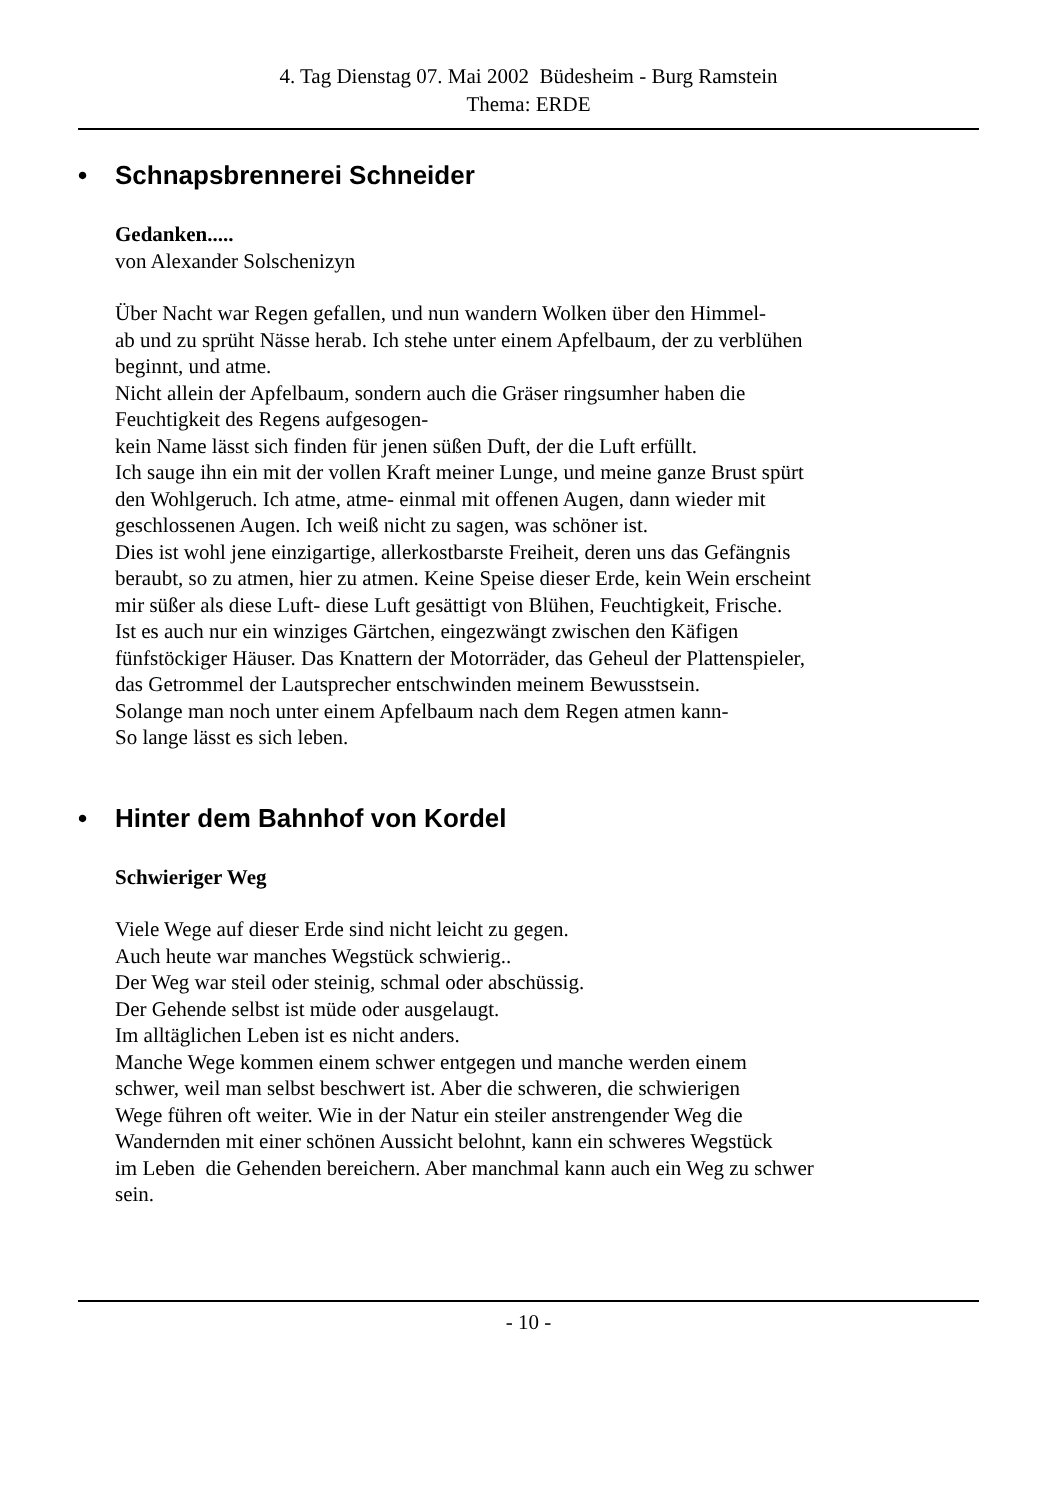4. Tag Dienstag 07. Mai 2002 Büdesheim - Burg Ramstein
Thema: ERDE
• Schnapsbrennerei Schneider
Gedanken.....
von Alexander Solschenizyn
Über Nacht war Regen gefallen, und nun wandern Wolken über den Himmel-
ab und zu sprüht Nässe herab. Ich stehe unter einem Apfelbaum, der zu verblühen
beginnt, und atme.
Nicht allein der Apfelbaum, sondern auch die Gräser ringsumher haben die
Feuchtigkeit des Regens aufgesogen-
kein Name lässt sich finden für jenen süßen Duft, der die Luft erfüllt.
Ich sauge ihn ein mit der vollen Kraft meiner Lunge, und meine ganze Brust spürt
den Wohlgeruch. Ich atme, atme- einmal mit offenen Augen, dann wieder mit
geschlossenen Augen. Ich weiß nicht zu sagen, was schöner ist.
Dies ist wohl jene einzigartige, allerkostbarste Freiheit, deren uns das Gefängnis
beraubt, so zu atmen, hier zu atmen. Keine Speise dieser Erde, kein Wein erscheint
mir süßer als diese Luft- diese Luft gesättigt von Blühen, Feuchtigkeit, Frische.
Ist es auch nur ein winziges Gärtchen, eingezwängt zwischen den Käfigen
fünfstöckiger Häuser. Das Knattern der Motorräder, das Geheul der Plattenspieler,
das Getrommel der Lautsprecher entschwinden meinem Bewusstsein.
Solange man noch unter einem Apfelbaum nach dem Regen atmen kann-
So lange lässt es sich leben.
• Hinter dem Bahnhof von Kordel
Schwieriger Weg
Viele Wege auf dieser Erde sind nicht leicht zu gegen.
Auch heute war manches Wegstück schwierig..
Der Weg war steil oder steinig, schmal oder abschüssig.
Der Gehende selbst ist müde oder ausgelaugt.
Im alltäglichen Leben ist es nicht anders.
Manche Wege kommen einem schwer entgegen und manche werden einem
schwer, weil man selbst beschwert ist. Aber die schweren, die schwierigen
Wege führen oft weiter. Wie in der Natur ein steiler anstrengender Weg die
Wandernden mit einer schönen Aussicht belohnt, kann ein schweres Wegstück
im Leben die Gehenden bereichern. Aber manchmal kann auch ein Weg zu schwer
sein.
- 10 -